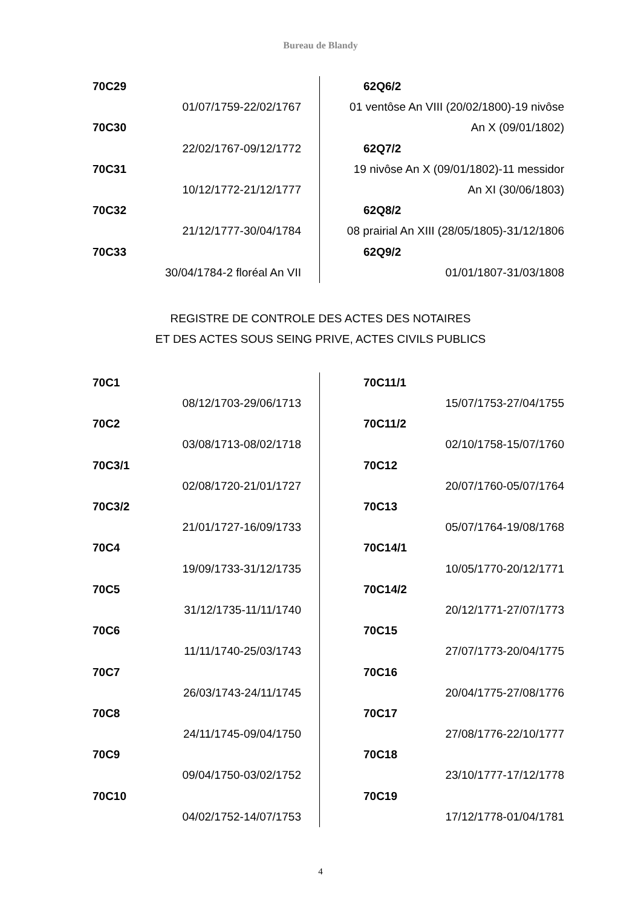Bureau de Blandy
70C29
01/07/1759-22/02/1767
70C30
22/02/1767-09/12/1772
70C31
10/12/1772-21/12/1777
70C32
21/12/1777-30/04/1784
70C33
30/04/1784-2 floréal An VII
62Q6/2
01 ventôse An VIII (20/02/1800)-19 nivôse
An X (09/01/1802)
62Q7/2
19 nivôse An X (09/01/1802)-11 messidor
An XI (30/06/1803)
62Q8/2
08 prairial An XIII (28/05/1805)-31/12/1806
62Q9/2
01/01/1807-31/03/1808
REGISTRE DE CONTROLE DES ACTES DES NOTAIRES
ET DES ACTES SOUS SEING PRIVE, ACTES CIVILS PUBLICS
70C1
08/12/1703-29/06/1713
70C2
03/08/1713-08/02/1718
70C3/1
02/08/1720-21/01/1727
70C3/2
21/01/1727-16/09/1733
70C4
19/09/1733-31/12/1735
70C5
31/12/1735-11/11/1740
70C6
11/11/1740-25/03/1743
70C7
26/03/1743-24/11/1745
70C8
24/11/1745-09/04/1750
70C9
09/04/1750-03/02/1752
70C10
04/02/1752-14/07/1753
70C11/1
15/07/1753-27/04/1755
70C11/2
02/10/1758-15/07/1760
70C12
20/07/1760-05/07/1764
70C13
05/07/1764-19/08/1768
70C14/1
10/05/1770-20/12/1771
70C14/2
20/12/1771-27/07/1773
70C15
27/07/1773-20/04/1775
70C16
20/04/1775-27/08/1776
70C17
27/08/1776-22/10/1777
70C18
23/10/1777-17/12/1778
70C19
17/12/1778-01/04/1781
4